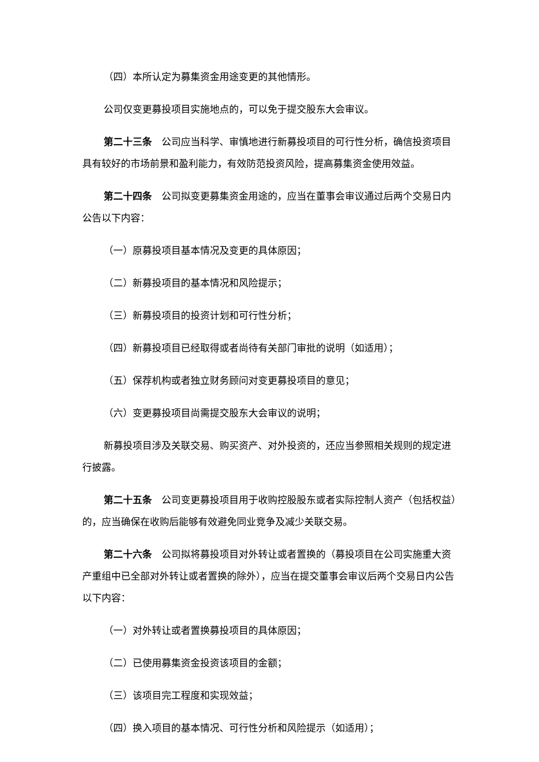（四）本所认定为募集资金用途变更的其他情形。
公司仅变更募投项目实施地点的，可以免于提交股东大会审议。
第二十三条　公司应当科学、审慎地进行新募投项目的可行性分析，确信投资项目具有较好的市场前景和盈利能力，有效防范投资风险，提高募集资金使用效益。
第二十四条　公司拟变更募集资金用途的，应当在董事会审议通过后两个交易日内公告以下内容：
（一）原募投项目基本情况及变更的具体原因；
（二）新募投项目的基本情况和风险提示；
（三）新募投项目的投资计划和可行性分析；
（四）新募投项目已经取得或者尚待有关部门审批的说明（如适用）；
（五）保荐机构或者独立财务顾问对变更募投项目的意见；
（六）变更募投项目尚需提交股东大会审议的说明；
新募投项目涉及关联交易、购买资产、对外投资的，还应当参照相关规则的规定进行披露。
第二十五条　公司变更募投项目用于收购控股股东或者实际控制人资产（包括权益）的，应当确保在收购后能够有效避免同业竞争及减少关联交易。
第二十六条　公司拟将募投项目对外转让或者置换的（募投项目在公司实施重大资产重组中已全部对外转让或者置换的除外），应当在提交董事会审议后两个交易日内公告以下内容：
（一）对外转让或者置换募投项目的具体原因；
（二）已使用募集资金投资该项目的金额；
（三）该项目完工程度和实现效益；
（四）换入项目的基本情况、可行性分析和风险提示（如适用）；